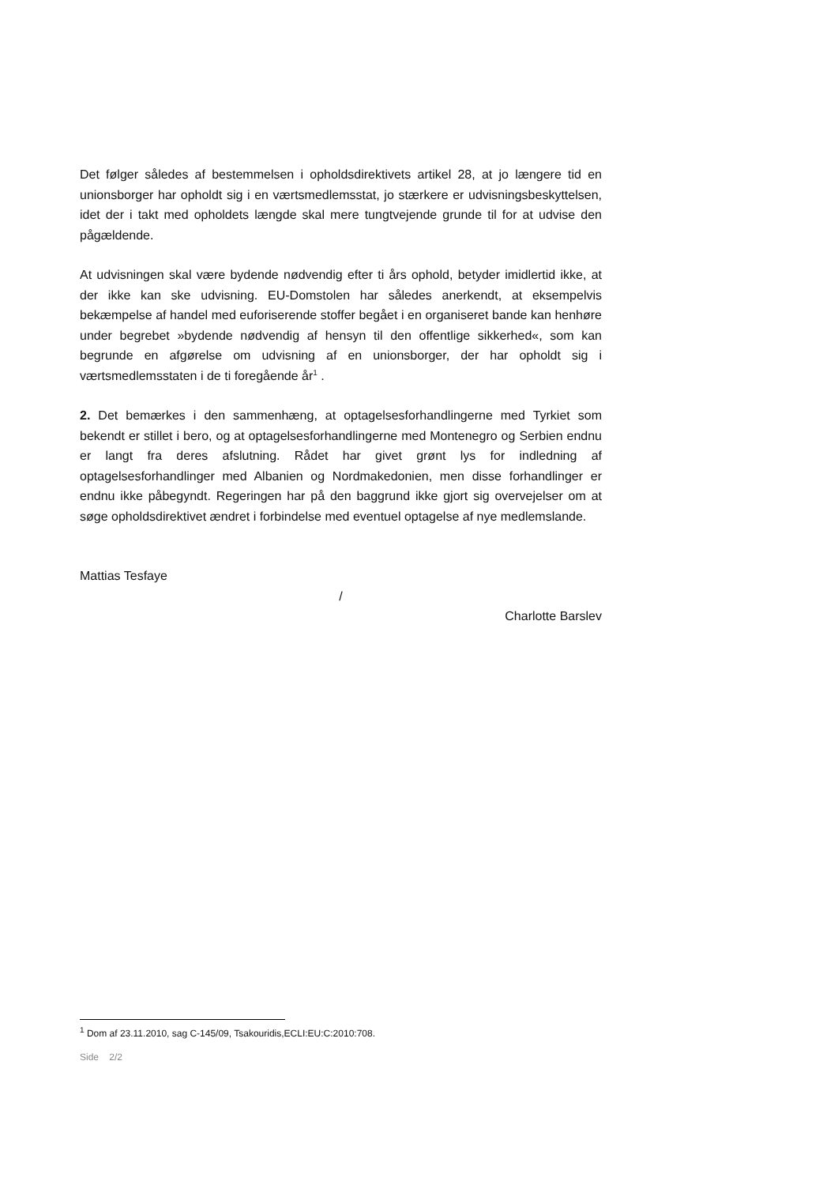Det følger således af bestemmelsen i opholdsdirektivets artikel 28, at jo længere tid en unionsborger har opholdt sig i en værtsmedlemsstat, jo stærkere er udvisnings­beskyttelsen, idet der i takt med opholdets længde skal mere tungtvejende grunde til for at udvise den pågældende.
At udvisningen skal være bydende nødvendig efter ti års ophold, betyder imidlertid ikke, at der ikke kan ske udvisning. EU-Domstolen har således anerkendt, at eksem­pelvis bekæmpelse af handel med euforiserende stoffer begået i en organiseret bande kan henhøre under begrebet »bydende nødvendig af hensyn til den offent­lige sikkerhed«, som kan begrunde en afgørelse om udvisning af en unionsborger, der har opholdt sig i værtsmedlemsstaten i de ti foregående år<sup>1</sup> .
2. Det bemærkes i den sammenhæng, at optagelsesforhandlingerne med Tyrkiet som bekendt er stillet i bero, og at optagelsesforhandlingerne med Montenegro og Serbien endnu er langt fra deres afslutning. Rådet har givet grønt lys for indledning af optagelsesforhandlinger med Albanien og Nordmakedonien, men disse forhand­linger er endnu ikke påbegyndt. Regeringen har på den baggrund ikke gjort sig over­vejelser om at søge opholdsdirektivet ændret i forbindelse med eventuel optagelse af nye medlemslande.
Mattias Tesfaye
/
Charlotte Barslev
<sup>1</sup> Dom af 23.11.2010, sag C-145/09, Tsakouridis,ECLI:EU:C:2010:708.
Side 2/2